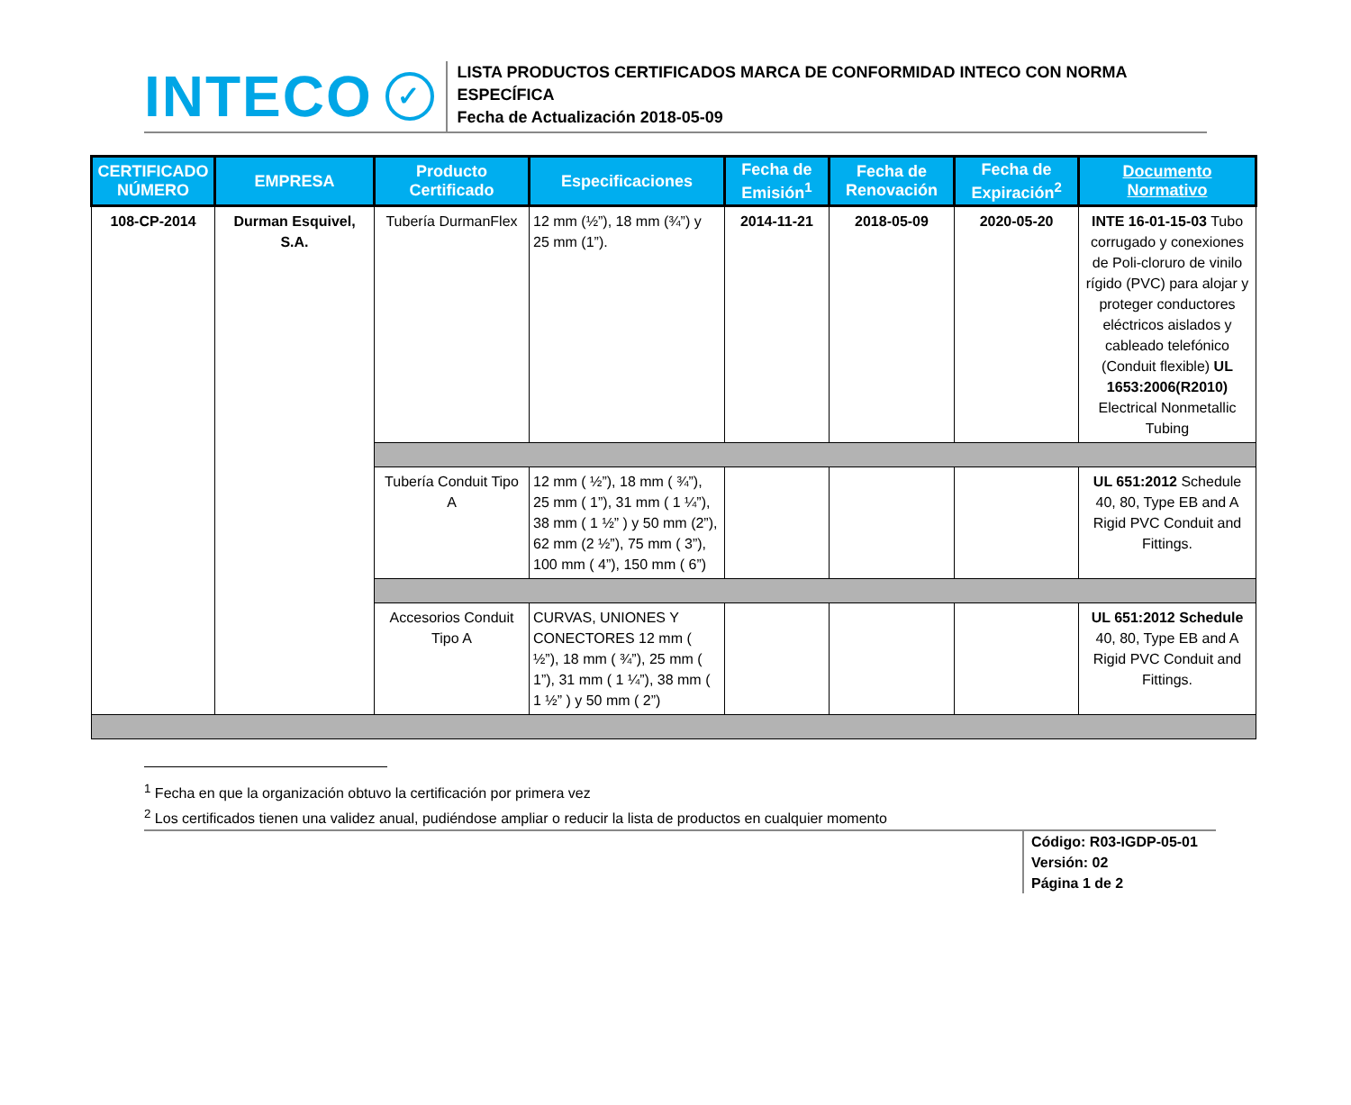INTECO ✓
LISTA PRODUCTOS CERTIFICADOS MARCA DE CONFORMIDAD INTECO CON NORMA ESPECÍFICA
Fecha de Actualización 2018-05-09
| CERTIFICADO NÚMERO | EMPRESA | Producto Certificado | Especificaciones | Fecha de Emisión<sup>1</sup> | Fecha de Renovación | Fecha de Expiración<sup>2</sup> | Documento Normativo |
| --- | --- | --- | --- | --- | --- | --- | --- |
| 108-CP-2014 | Durman Esquivel, S.A. | Tubería DurmanFlex | 12 mm (½”), 18 mm (¾”) y 25 mm (1”). | 2014-11-21 | 2018-05-09 | 2020-05-20 | INTE 16-01-15-03 Tubo corrugado y conexiones de Poli-cloruro de vinilo rígido (PVC) para alojar y proteger conductores eléctricos aislados y cableado telefónico (Conduit flexible) UL 1653:2006(R2010) Electrical Nonmetallic Tubing |
| | | Tubería Conduit Tipo A | 12 mm ( ½”), 18 mm ( ¾”), 25 mm ( 1”), 31 mm ( 1 ¼”), 38 mm ( 1 ½” ) y 50 mm (2”), 62 mm (2 ½”), 75 mm ( 3”), 100 mm ( 4”), 150 mm ( 6”) | | | | UL 651:2012 Schedule 40, 80, Type EB and A Rigid PVC Conduit and Fittings. |
| | | Accesorios Conduit Tipo A | CURVAS, UNIONES Y CONECTORES 12 mm ( ½”), 18 mm ( ¾”), 25 mm ( 1”), 31 mm ( 1 ¼”), 38 mm ( 1 ½” ) y 50 mm ( 2”) | | | | UL 651:2012 Schedule 40, 80, Type EB and A Rigid PVC Conduit and Fittings. |
<sup>1</sup> Fecha en que la organización obtuvo la certificación por primera vez
<sup>2</sup> Los certificados tienen una validez anual, pudiéndose ampliar o reducir la lista de productos en cualquier momento
Código: R03-IGDP-05-01
Versión: 02
Página 1 de 2